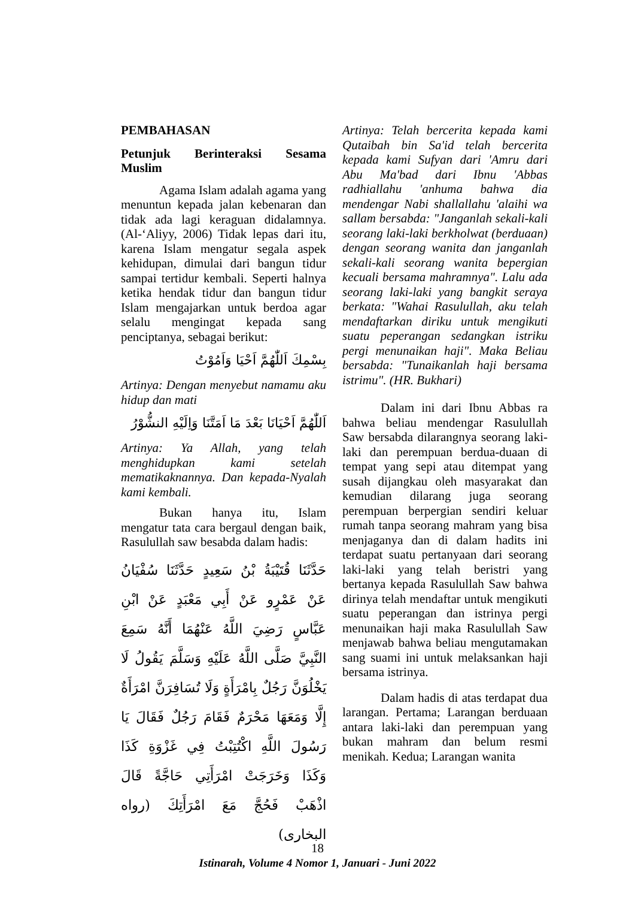PEMBAHASAN
Petunjuk Berinteraksi Sesama
Muslim
Agama Islam adalah agama yang menuntun kepada jalan kebenaran dan tidak ada lagi keraguan didalamnya. (Al-‘Aliyy, 2006) Tidak lepas dari itu, karena Islam mengatur segala aspek kehidupan, dimulai dari bangun tidur sampai tertidur kembali. Seperti halnya ketika hendak tidur dan bangun tidur Islam mengajarkan untuk berdoa agar selalu mengingat kepada sang penciptanya, sebagai berikut:
بِسْمِكَ اَللّٰهُمَّ اَحْيَا وَاَمُوْتُ
Artinya: Dengan menyebut namamu aku hidup dan mati
اَللّٰهُمَّ اَحْيَانَا بَعْدَ مَا اَمَتَّنَا وَاِلَيْهِ النشُّوْرُ
Artinya: Ya Allah, yang telah menghidupkan kami setelah mematikaknannya. Dan kepada-Nyalah kami kembali.
Bukan hanya itu, Islam mengatur tata cara bergaul dengan baik, Rasulullah saw besabda dalam hadis:
حَدَّثَنَا قُتَيْبَةُ بْنُ سَعِيدٍ حَدَّثَنَا سُفْيَانُ عَنْ عَمْرٍو عَنْ أَبِي مَعْبَدٍ عَنْ ابْنِ عَبَّاسٍ رَضِيَ اللَّهُ عَنْهُمَا أَنَّهُ سَمِعَ النَّبِيَّ صَلَّى اللَّهُ عَلَيْهِ وَسَلَّمَ يَقُولُ لَا يَخْلُوَنَّ رَجُلٌ بِامْرَأَةٍ وَلَا تُسَافِرَنَّ امْرَأَةٌ إِلَّا وَمَعَهَا مَحْرَمٌ فَقَامَ رَجُلٌ فَقَالَ يَا رَسُولَ اللَّهِ اكْتُتِبْتُ فِي غَزْوَةِ كَذَا وَكَذَا وَخَرَجَتْ امْرَأَتِي حَاجَّةً قَالَ اذْهَبْ فَحُجَّ مَعَ امْرَأَتِكَ (رواه البخارى)
Artinya: Telah bercerita kepada kami Qutaibah bin Sa'id telah bercerita kepada kami Sufyan dari 'Amru dari Abu Ma'bad dari Ibnu 'Abbas radhiallahu 'anhuma bahwa dia mendengar Nabi shallallahu 'alaihi wa sallam bersabda: "Janganlah sekali-kali seorang laki-laki berkholwat (berduaan) dengan seorang wanita dan janganlah sekali-kali seorang wanita bepergian kecuali bersama mahramnya". Lalu ada seorang laki-laki yang bangkit seraya berkata: "Wahai Rasulullah, aku telah mendaftarkan diriku untuk mengikuti suatu peperangan sedangkan istriku pergi menunaikan haji". Maka Beliau bersabda: "Tunaikanlah haji bersama istrimu". (HR. Bukhari)
Dalam ini dari Ibnu Abbas ra bahwa beliau mendengar Rasulullah Saw bersabda dilarangnya seorang laki-laki dan perempuan berdua-duaan di tempat yang sepi atau ditempat yang susah dijangkau oleh masyarakat dan kemudian dilarang juga seorang perempuan berpergian sendiri keluar rumah tanpa seorang mahram yang bisa menjaganya dan di dalam hadits ini terdapat suatu pertanyaan dari seorang laki-laki yang telah beristri yang bertanya kepada Rasulullah Saw bahwa dirinya telah mendaftar untuk mengikuti suatu peperangan dan istrinya pergi menunaikan haji maka Rasulullah Saw menjawab bahwa beliau mengutamakan sang suami ini untuk melaksankan haji bersama istrinya.
Dalam hadis di atas terdapat dua larangan. Pertama; Larangan berduaan antara laki-laki dan perempuan yang bukan mahram dan belum resmi menikah. Kedua; Larangan wanita
18
Istinarah, Volume 4 Nomor 1, Januari - Juni 2022